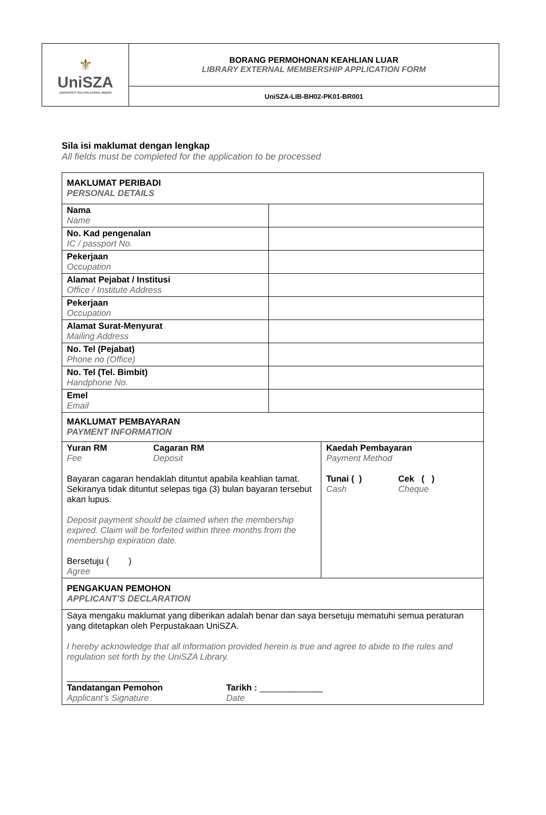| ⚜ UniSZA UNIVERSITI SULTAN ZAINAL ABIDIN | BORANG PERMOHONAN KEAHLIAN LUAR LIBRARY EXTERNAL MEMBERSHIP APPLICATION FORM |
| | UniSZA-LIB-BH02-PK01-BR001 |
Sila isi maklumat dengan lengkap
All fields must be completed for the application to be processed
| MAKLUMAT PERIBADI PERSONAL DETAILS | | |
| Nama Name | | |
| No. Kad pengenalan IC / passport No. | | |
| Pekerjaan Occupation | | |
| Alamat Pejabat / Institusi Office / Institute Address | | |
| Pekerjaan Occupation | | |
| Alamat Surat-Menyurat Mailing Address | | |
| No. Tel (Pejabat) Phone no (Office) | | |
| No. Tel (Tel. Bimbit) Handphone No. | | |
| Emel Email | | |
| MAKLUMAT PEMBAYARAN PAYMENT INFORMATION | | |
| Yuran RM Fee Cagaran RM Deposit Bayaran cagaran hendaklah dituntut apabila keahlian tamat. Sekiranya tidak dituntut selepas tiga (3) bulan bayaran tersebut akan lupus. Deposit payment should be claimed when the membership expired. Claim will be forfeited within three months from the membership expiration date. Bersetuju ( ) Agree | | Kaedah Pembayaran Payment Method Tunai ( ) Cash Cek ( ) Cheque |
| PENGAKUAN PEMOHON APPLICANT’S DECLARATION | | |
| Saya mengaku maklumat yang diberikan adalah benar dan saya bersetuju mematuhi semua peraturan yang ditetapkan oleh Perpustakaan UniSZA. I hereby acknowledge that all information provided herein is true and agree to abide to the rules and regulation set forth by the UniSZA Library. ___________________ Tandatangan Pemohon Applicant’s Signature Tarikh : _____________ Date | | |